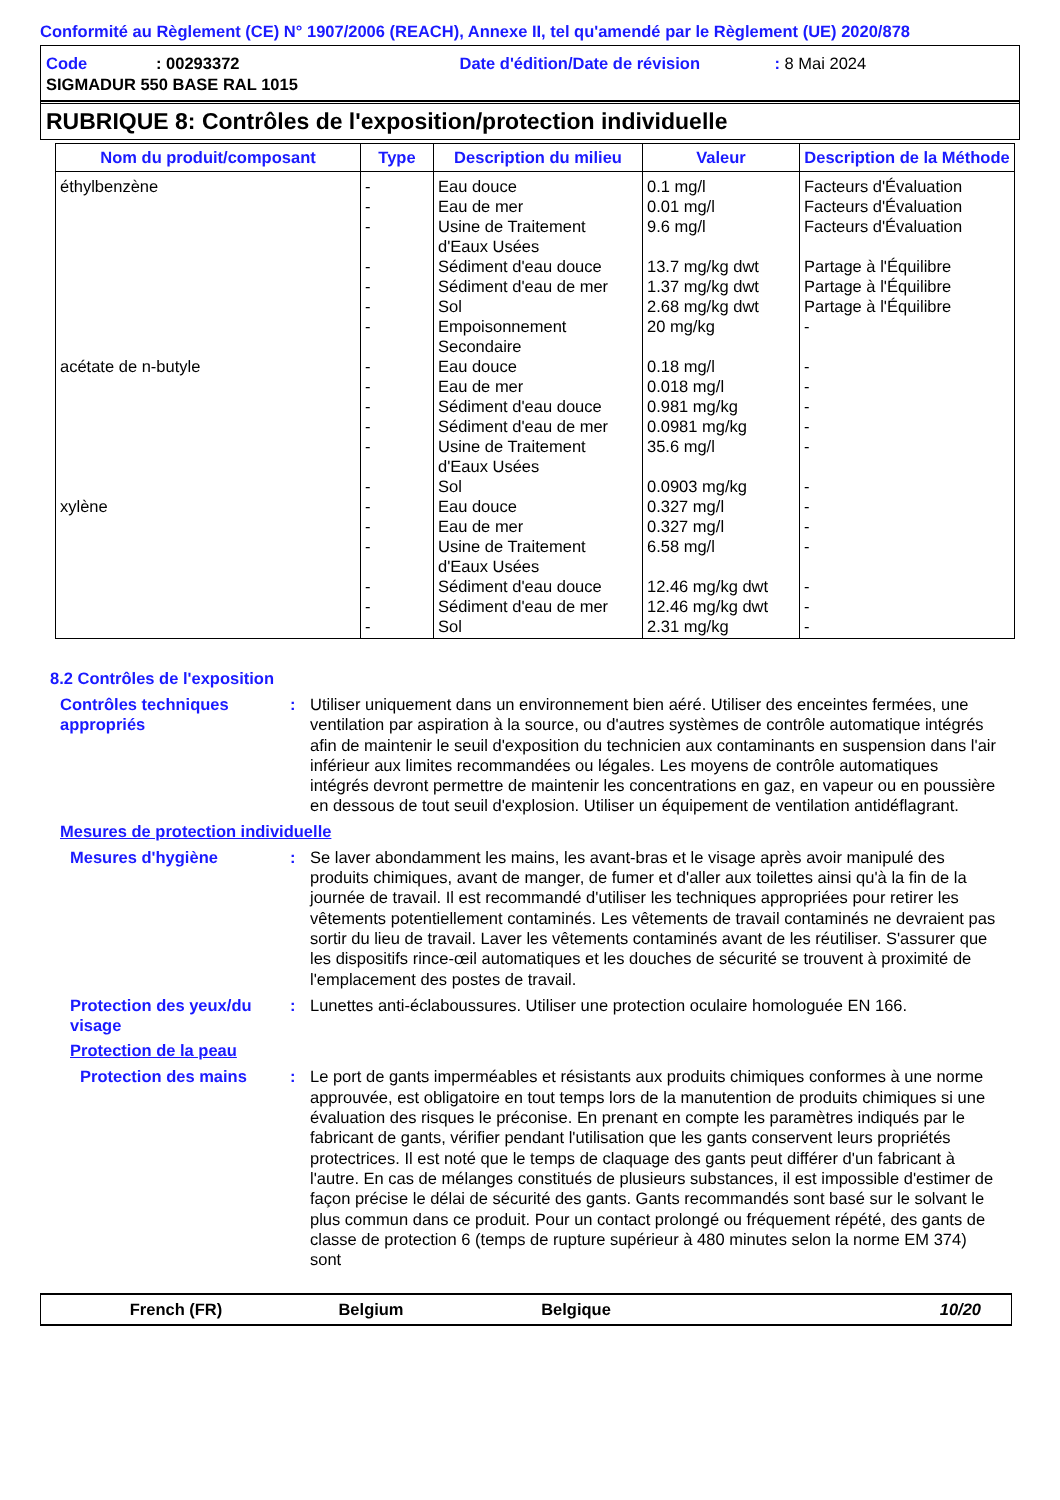Conformité au Règlement (CE) N° 1907/2006 (REACH), Annexe II, tel qu'amendé par le Règlement (UE) 2020/878
Code: 00293372 Date d'édition/Date de révision: 8 Mai 2024
SIGMADUR 550 BASE RAL 1015
RUBRIQUE 8: Contrôles de l'exposition/protection individuelle
| Nom du produit/composant | Type | Description du milieu | Valeur | Description de la Méthode |
| --- | --- | --- | --- | --- |
| éthylbenzène | - - - - - - - | Eau douce Eau de mer Usine de Traitement d'Eaux Usées Sédiment d'eau douce Sédiment d'eau de mer Sol Empoisonnement Secondaire | 0.1 mg/l 0.01 mg/l 9.6 mg/l 13.7 mg/kg dwt 1.37 mg/kg dwt 2.68 mg/kg dwt 20 mg/kg | Facteurs d'Évaluation Facteurs d'Évaluation Facteurs d'Évaluation Partage à l'Équilibre Partage à l'Équilibre Partage à l'Équilibre - |
| acétate de n-butyle | - - - - - - | Eau douce Eau de mer Sédiment d'eau douce Sédiment d'eau de mer Usine de Traitement d'Eaux Usées Sol | 0.18 mg/l 0.018 mg/l 0.981 mg/kg 0.0981 mg/kg 35.6 mg/l 0.0903 mg/kg | - - - - - - |
| xylène | - - - - - - | Eau douce Eau de mer Usine de Traitement d'Eaux Usées Sédiment d'eau douce Sédiment d'eau de mer Sol | 0.327 mg/l 0.327 mg/l 6.58 mg/l 12.46 mg/kg dwt 12.46 mg/kg dwt 2.31 mg/kg | - - - - - - |
8.2 Contrôles de l'exposition
Contrôles techniques appropriés
: Utiliser uniquement dans un environnement bien aéré. Utiliser des enceintes fermées, une ventilation par aspiration à la source, ou d'autres systèmes de contrôle automatique intégrés afin de maintenir le seuil d'exposition du technicien aux contaminants en suspension dans l'air inférieur aux limites recommandées ou légales. Les moyens de contrôle automatiques intégrés devront permettre de maintenir les concentrations en gaz, en vapeur ou en poussière en dessous de tout seuil d'explosion. Utiliser un équipement de ventilation antidéflagrant.
Mesures de protection individuelle
Mesures d'hygiène : Se laver abondamment les mains, les avant-bras et le visage après avoir manipulé des produits chimiques, avant de manger, de fumer et d'aller aux toilettes ainsi qu'à la fin de la journée de travail. Il est recommandé d'utiliser les techniques appropriées pour retirer les vêtements potentiellement contaminés. Les vêtements de travail contaminés ne devraient pas sortir du lieu de travail. Laver les vêtements contaminés avant de les réutiliser. S'assurer que les dispositifs rince-œil automatiques et les douches de sécurité se trouvent à proximité de l'emplacement des postes de travail.
Protection des yeux/du visage
: Lunettes anti-éclaboussures. Utiliser une protection oculaire homologuée EN 166.
Protection de la peau
Protection des mains : Le port de gants imperméables et résistants aux produits chimiques conformes à une norme approuvée, est obligatoire en tout temps lors de la manutention de produits chimiques si une évaluation des risques le préconise. En prenant en compte les paramètres indiqués par le fabricant de gants, vérifier pendant l'utilisation que les gants conservent leurs propriétés protectrices. Il est noté que le temps de claquage des gants peut différer d'un fabricant à l'autre. En cas de mélanges constitués de plusieurs substances, il est impossible d'estimer de façon précise le délai de sécurité des gants. Gants recommandés sont basé sur le solvant le plus commun dans ce produit. Pour un contact prolongé ou fréquement répété, des gants de classe de protection 6 (temps de rupture supérieur à 480 minutes selon la norme EM 374) sont
French (FR) Belgium Belgique 10/20